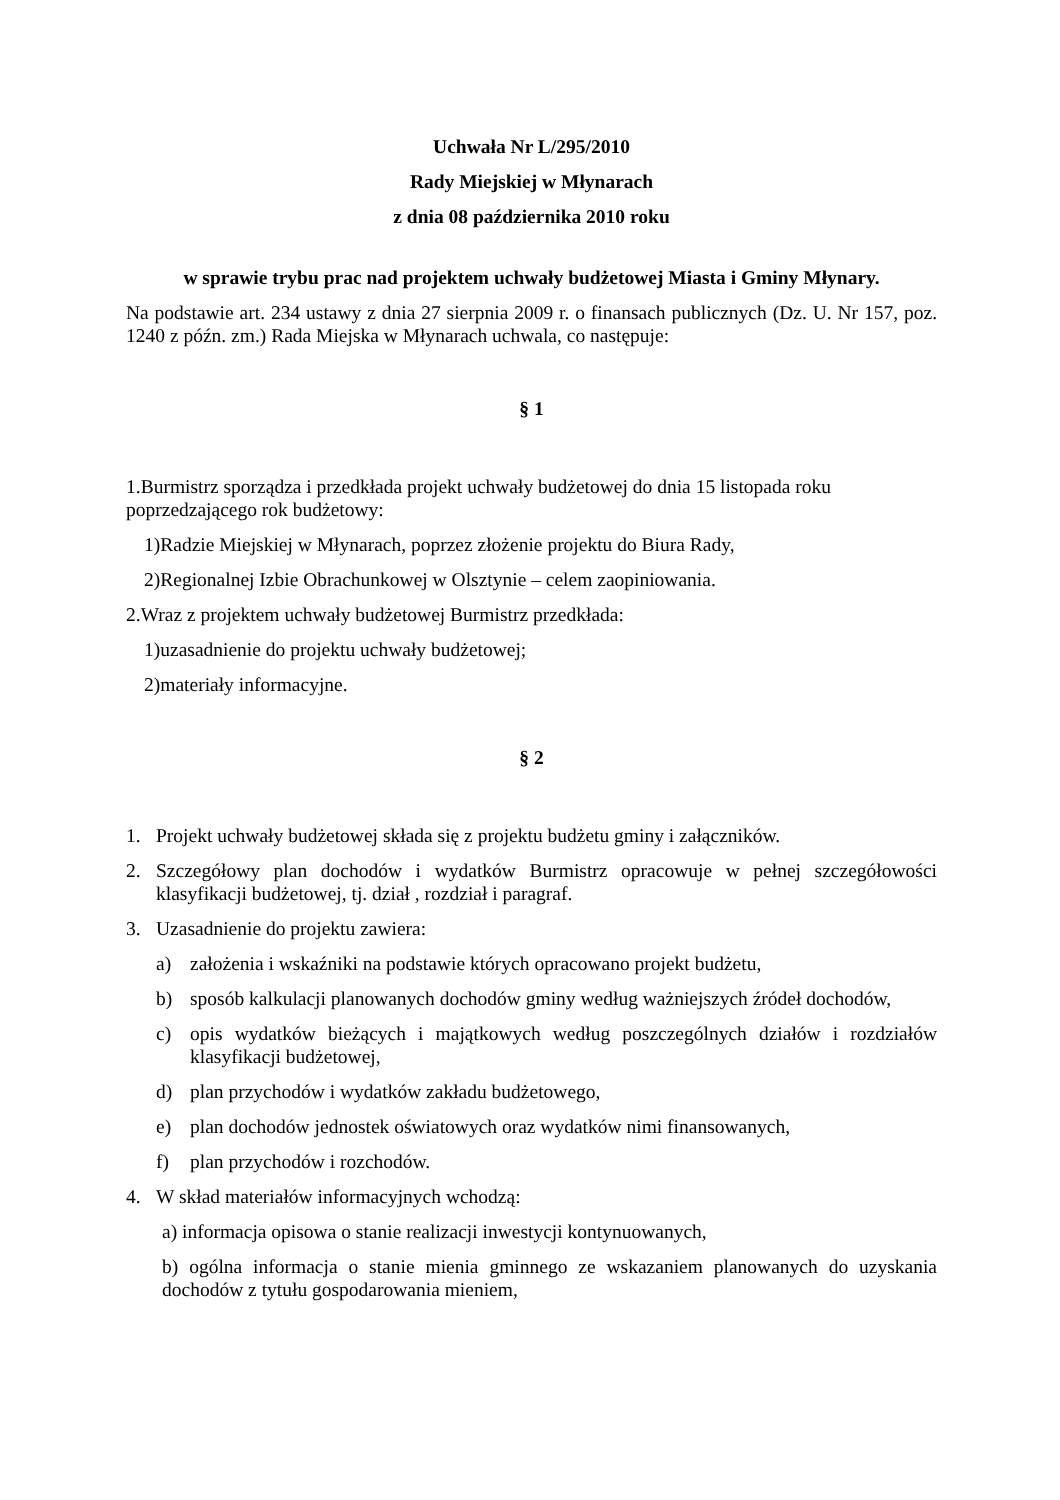Uchwała Nr L/295/2010
Rady Miejskiej w Młynarach
z dnia 08 października 2010 roku
w sprawie trybu prac nad projektem uchwały budżetowej Miasta i Gminy Młynary.
Na podstawie art. 234 ustawy z dnia 27 sierpnia 2009 r. o finansach publicznych (Dz. U. Nr 157, poz. 1240 z późn. zm.) Rada Miejska w Młynarach uchwala, co następuje:
§ 1
1.Burmistrz sporządza i przedkłada projekt uchwały budżetowej do dnia 15 listopada roku poprzedzającego rok budżetowy:
1)Radzie Miejskiej w Młynarach, poprzez złożenie projektu do Biura Rady,
2)Regionalnej Izbie Obrachunkowej w Olsztynie – celem zaopiniowania.
2.Wraz z projektem uchwały budżetowej Burmistrz przedkłada:
1)uzasadnienie do projektu uchwały budżetowej;
2)materiały informacyjne.
§ 2
1. Projekt uchwały budżetowej składa się z projektu budżetu gminy i załączników.
2. Szczegółowy plan dochodów i wydatków Burmistrz opracowuje w pełnej szczegółowości klasyfikacji budżetowej, tj. dział , rozdział i paragraf.
3. Uzasadnienie do projektu zawiera:
a) założenia i wskaźniki na podstawie których opracowano projekt budżetu,
b) sposób kalkulacji planowanych dochodów gminy według ważniejszych źródeł dochodów,
c) opis wydatków bieżących i majątkowych według poszczególnych działów i rozdziałów klasyfikacji budżetowej,
d) plan przychodów i wydatków zakładu budżetowego,
e) plan dochodów jednostek oświatowych oraz wydatków nimi finansowanych,
f) plan przychodów i rozchodów.
4. W skład materiałów informacyjnych wchodzą:
a) informacja opisowa o stanie realizacji inwestycji kontynuowanych,
b) ogólna informacja o stanie mienia gminnego ze wskazaniem planowanych do uzyskania dochodów z tytułu gospodarowania mieniem,